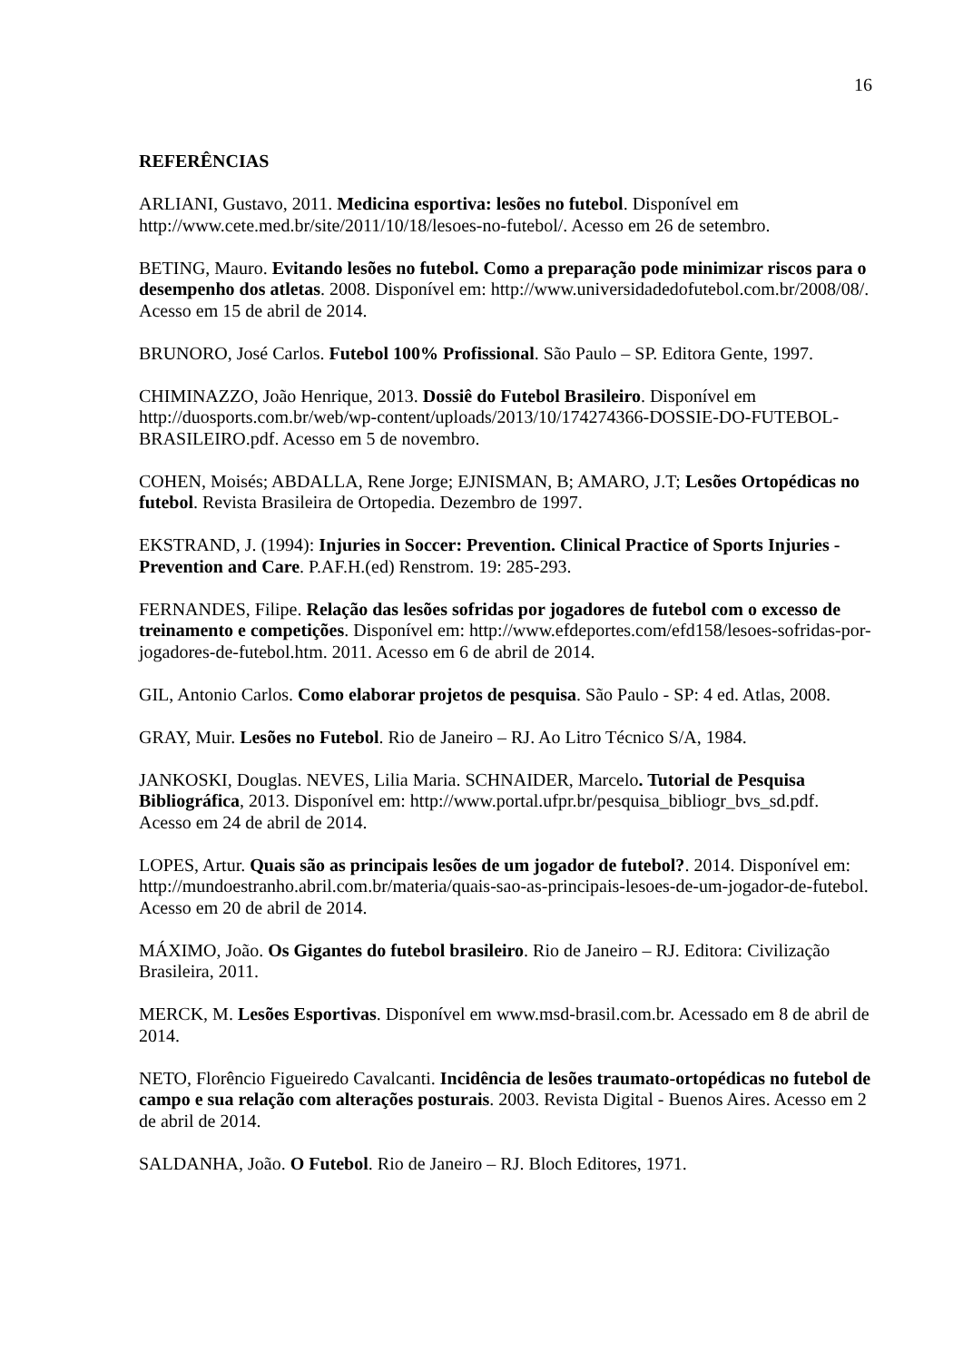16
REFERÊNCIAS
ARLIANI, Gustavo, 2011. Medicina esportiva: lesões no futebol. Disponível em http://www.cete.med.br/site/2011/10/18/lesoes-no-futebol/. Acesso em 26 de setembro.
BETING, Mauro. Evitando lesões no futebol. Como a preparação pode minimizar riscos para o desempenho dos atletas. 2008. Disponível em: http://www.universidadedofutebol.com.br/2008/08/. Acesso em 15 de abril de 2014.
BRUNORO, José Carlos. Futebol 100% Profissional. São Paulo – SP. Editora Gente, 1997.
CHIMINAZZO, João Henrique, 2013. Dossiê do Futebol Brasileiro. Disponível em http://duosports.com.br/web/wp-content/uploads/2013/10/174274366-DOSSIE-DO-FUTEBOL-BRASILEIRO.pdf. Acesso em 5 de novembro.
COHEN, Moisés; ABDALLA, Rene Jorge; EJNISMAN, B; AMARO, J.T; Lesões Ortopédicas no futebol. Revista Brasileira de Ortopedia. Dezembro de 1997.
EKSTRAND, J. (1994): Injuries in Soccer: Prevention. Clinical Practice of Sports Injuries -Prevention and Care. P.AF.H.(ed) Renstrom. 19: 285-293.
FERNANDES, Filipe. Relação das lesões sofridas por jogadores de futebol com o excesso de treinamento e competições. Disponível em: http://www.efdeportes.com/efd158/lesoes-sofridas-por-jogadores-de-futebol.htm. 2011. Acesso em 6 de abril de 2014.
GIL, Antonio Carlos. Como elaborar projetos de pesquisa. São Paulo - SP: 4 ed. Atlas, 2008.
GRAY, Muir. Lesões no Futebol. Rio de Janeiro – RJ. Ao Litro Técnico S/A, 1984.
JANKOSKI, Douglas. NEVES, Lilia Maria. SCHNAIDER, Marcelo. Tutorial de Pesquisa Bibliográfica, 2013. Disponível em: http://www.portal.ufpr.br/pesquisa_bibliogr_bvs_sd.pdf. Acesso em 24 de abril de 2014.
LOPES, Artur. Quais são as principais lesões de um jogador de futebol?. 2014. Disponível em: http://mundoestranho.abril.com.br/materia/quais-sao-as-principais-lesoes-de-um-jogador-de-futebol. Acesso em 20 de abril de 2014.
MÁXIMO, João. Os Gigantes do futebol brasileiro. Rio de Janeiro – RJ. Editora: Civilização Brasileira, 2011.
MERCK, M. Lesões Esportivas. Disponível em www.msd-brasil.com.br. Acessado em 8 de abril de 2014.
NETO, Florêncio Figueiredo Cavalcanti. Incidência de lesões traumato-ortopédicas no futebol de campo e sua relação com alterações posturais. 2003. Revista Digital - Buenos Aires. Acesso em 2 de abril de 2014.
SALDANHA, João. O Futebol. Rio de Janeiro – RJ. Bloch Editores, 1971.